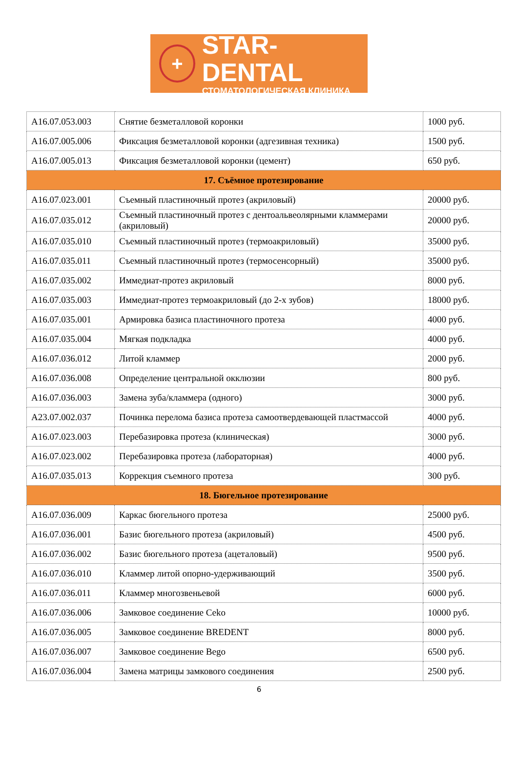+
STAR-DENTAL
СТОМАТОЛОГИЧЕСКАЯ КЛИНИКА
| A16.07.053.003 | Снятие безметалловой коронки | 1000 руб. |
| A16.07.005.006 | Фиксация безметалловой коронки (адгезивная техника) | 1500 руб. |
| A16.07.005.013 | Фиксация безметалловой коронки (цемент) | 650 руб. |
| 17. Съёмное протезирование | | |
| A16.07.023.001 | Съемный пластиночный протез (акриловый) | 20000 руб. |
| A16.07.035.012 | Съемный пластиночный протез с дентоальвеолярными кламмерами (акриловый) | 20000 руб. |
| A16.07.035.010 | Съемный пластиночный протез (термоакриловый) | 35000 руб. |
| A16.07.035.011 | Съемный пластиночный протез (термосенсорный) | 35000 руб. |
| A16.07.035.002 | Иммедиат-протез акриловый | 8000 руб. |
| A16.07.035.003 | Иммедиат-протез термоакриловый (до 2-х зубов) | 18000 руб. |
| A16.07.035.001 | Армировка базиса пластиночного протеза | 4000 руб. |
| A16.07.035.004 | Мягкая подкладка | 4000 руб. |
| A16.07.036.012 | Литой кламмер | 2000 руб. |
| A16.07.036.008 | Определение центральной окклюзии | 800 руб. |
| A16.07.036.003 | Замена зуба/кламмера (одного) | 3000 руб. |
| A23.07.002.037 | Починка перелома базиса протеза самоотвердевающей пластмассой | 4000 руб. |
| A16.07.023.003 | Перебазировка протеза (клиническая) | 3000 руб. |
| A16.07.023.002 | Перебазировка протеза (лабораторная) | 4000 руб. |
| A16.07.035.013 | Коррекция съемного протеза | 300 руб. |
| 18. Бюгельное протезирование | | |
| A16.07.036.009 | Каркас бюгельного протеза | 25000 руб. |
| A16.07.036.001 | Базис бюгельного протеза (акриловый) | 4500 руб. |
| A16.07.036.002 | Базис бюгельного протеза (ацеталовый) | 9500 руб. |
| A16.07.036.010 | Кламмер литой опорно-удерживающий | 3500 руб. |
| A16.07.036.011 | Кламмер многозвеньевой | 6000 руб. |
| A16.07.036.006 | Замковое соединение Ceko | 10000 руб. |
| A16.07.036.005 | Замковое соединение BREDENT | 8000 руб. |
| A16.07.036.007 | Замковое соединение Bego | 6500 руб. |
| A16.07.036.004 | Замена матрицы замкового соединения | 2500 руб. |
6